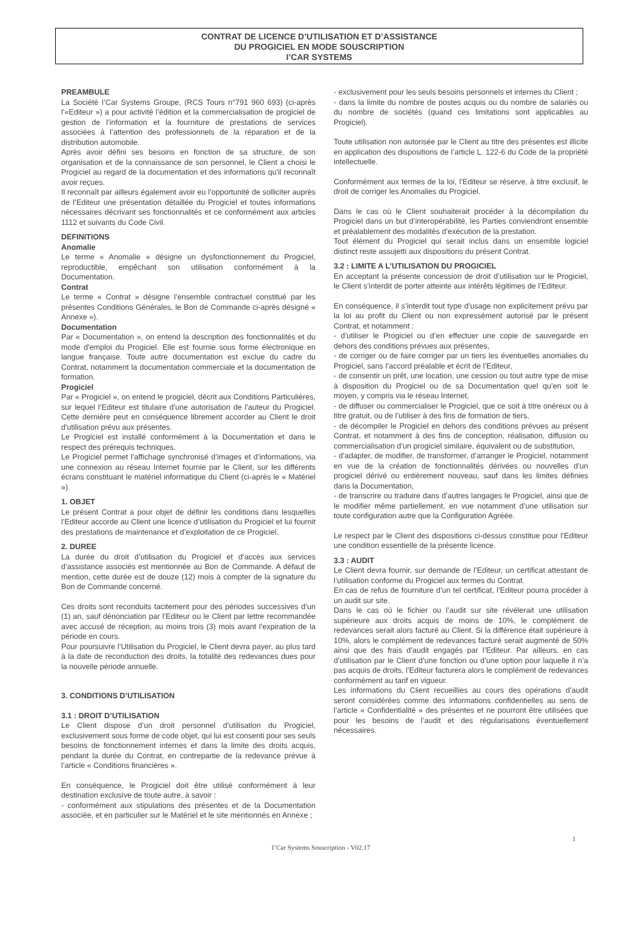CONTRAT DE LICENCE D’UTILISATION ET D’ASSISTANCE
DU PROGICIEL EN MODE SOUSCRIPTION
I’CAR SYSTEMS
PREAMBULE
La Société I’Car Systems Groupe, (RCS Tours n°791 960 693) (ci-après l’«Editeur ») a pour activité l’édition et la commercialisation de progiciel de gestion de l’information et la fourniture de prestations de services associées à l’attention des professionnels de la réparation et de la distribution automobile.
Après avoir défini ses besoins en fonction de sa structure, de son organisation et de la connaissance de son personnel, le Client a choisi le Progiciel au regard de la documentation et des informations qu'il reconnaît avoir reçues.
Il reconnaît par ailleurs également avoir eu l’opportunité de solliciter auprès de l’Editeur une présentation détaillée du Progiciel et toutes informations nécessaires décrivant ses fonctionnalités et ce conformément aux articles 1112 et suivants du Code Civil.
DEFINITIONS
Anomalie
Le terme « Anomalie » désigne un dysfonctionnement du Progiciel, reproductible, empêchant son utilisation conformément à la Documentation.
Contrat
Le terme « Contrat » désigne l’ensemble contractuel constitué par les présentes Conditions Générales, le Bon de Commande ci-après désigné « Annexe »).
Documentation
Par « Documentation », on entend la description des fonctionnalités et du mode d'emploi du Progiciel. Elle est fournie sous forme électronique en langue française. Toute autre documentation est exclue du cadre du Contrat, notamment la documentation commerciale et la documentation de formation.
Progiciel
Par « Progiciel », on entend le progiciel, décrit aux Conditions Particulières, sur lequel l’Editeur est titulaire d'une autorisation de l'auteur du Progiciel. Cette dernière peut en conséquence librement accorder au Client le droit d'utilisation prévu aux présentes.
Le Progiciel est installé conformément à la Documentation et dans le respect des prérequis techniques.
Le Progiciel permet l’affichage synchronisé d’images et d’informations, via une connexion au réseau Internet fournie par le Client, sur les différents écrans constituant le matériel informatique du Client (ci-après le « Matériel »).
1. OBJET
Le présent Contrat a pour objet de définir les conditions dans lesquelles l’Editeur accorde au Client une licence d’utilisation du Progiciel et lui fournit des prestations de maintenance et d’exploitation de ce Progiciel.
2. DUREE
La durée du droit d’utilisation du Progiciel et d’accès aux services d’assistance associés est mentionnée au Bon de Commande. A défaut de mention, cette durée est de douze (12) mois à compter de la signature du Bon de Commande concerné.
Ces droits sont reconduits tacitement pour des périodes successives d’un (1) an, sauf dénonciation par l’Editeur ou le Client par lettre recommandée avec accusé de réception, au moins trois (3) mois avant l’expiration de la période en cours.
Pour poursuivre l’Utilisation du Progiciel, le Client devra payer, au plus tard à la date de reconduction des droits, la totalité des redevances dues pour la nouvelle période annuelle.
3. CONDITIONS D’UTILISATION
3.1 : DROIT D’UTILISATION
Le Client dispose d’un droit personnel d’utilisation du Progiciel, exclusivement sous forme de code objet, qui lui est consenti pour ses seuls besoins de fonctionnement internes et dans la limite des droits acquis, pendant la durée du Contrat, en contrepartie de la redevance prévue à l’article « Conditions financières ».
En conséquence, le Progiciel doit être utilisé conformément à leur destination exclusive de toute autre, à savoir :
- conformément aux stipulations des présentes et de la Documentation associée, et en particulier sur le Matériel et le site mentionnés en Annexe ;
- exclusivement pour les seuls besoins personnels et internes du Client ;
- dans la limite du nombre de postes acquis ou du nombre de salariés ou du nombre de sociétés (quand ces limitations sont applicables au Progiciel).
Toute utilisation non autorisée par le Client au titre des présentes est illicite en application des dispositions de l’article L. 122-6 du Code de la propriété intellectuelle.
Conformément aux termes de la loi, l’Editeur se réserve, à titre exclusif, le droit de corriger les Anomalies du Progiciel.
Dans le cas où le Client souhaiterait procéder à la décompilation du Progiciel dans un but d’interopérabilité, les Parties conviendront ensemble et préalablement des modalités d’exécution de la prestation.
Tout élément du Progiciel qui serait inclus dans un ensemble logiciel distinct reste assujetti aux dispositions du présent Contrat.
3.2 : LIMITE A L’UTILISATION DU PROGICIEL
En acceptant la présente concession de droit d’utilisation sur le Progiciel, le Client s’interdit de porter atteinte aux intérêts légitimes de l’Editeur.
En conséquence, il s’interdit tout type d’usage non explicitement prévu par la loi au profit du Client ou non expressément autorisé par le présent Contrat, et notamment :
- d’utiliser le Progiciel ou d’en effectuer une copie de sauvegarde en dehors des conditions prévues aux présentes,
- de corriger ou de faire corriger par un tiers les éventuelles anomalies du Progiciel, sans l’accord préalable et écrit de l’Editeur,
- de consentir un prêt, une location, une cession ou tout autre type de mise à disposition du Progiciel ou de sa Documentation quel qu’en soit le moyen, y compris via le réseau Internet,
- de diffuser ou commercialiser le Progiciel, que ce soit à titre onéreux ou à titre gratuit, ou de l’utiliser à des fins de formation de tiers,
- de décompiler le Progiciel en dehors des conditions prévues au présent Contrat, et notamment à des fins de conception, réalisation, diffusion ou commercialisation d’un progiciel similaire, équivalent ou de substitution,
- d’adapter, de modifier, de transformer, d’arranger le Progiciel, notamment en vue de la création de fonctionnalités dérivées ou nouvelles d’un progiciel dérivé ou entièrement nouveau, sauf dans les limites définies dans la Documentation,
- de transcrire ou traduire dans d’autres langages le Progiciel, ainsi que de le modifier même partiellement, en vue notamment d’une utilisation sur toute configuration autre que la Configuration Agréée.
Le respect par le Client des dispositions ci-dessus constitue pour l’Editeur une condition essentielle de la présente licence.
3.3 : AUDIT
Le Client devra fournir, sur demande de l’Editeur, un certificat attestant de l’utilisation conforme du Progiciel aux termes du Contrat.
En cas de refus de fourniture d’un tel certificat, l’Editeur pourra procéder à un audit sur site.
Dans le cas où le fichier ou l’audit sur site révélerait une utilisation supérieure aux droits acquis de moins de 10%, le complément de redevances serait alors facturé au Client. Si la différence était supérieure à 10%, alors le complément de redevances facturé serait augmenté de 50% ainsi que des frais d’audit engagés par l’Editeur. Par ailleurs, en cas d’utilisation par le Client d’une fonction ou d’une option pour laquelle il n’a pas acquis de droits, l’Editeur facturera alors le complément de redevances conformément au tarif en vigueur.
Les informations du Client recueillies au cours des opérations d’audit seront considérées comme des informations confidentielles au sens de l’article « Confidentialité » des présentes et ne pourront être utilisées que pour les besoins de l’audit et des régularisations éventuellement nécessaires.
1
I’Car Systems Souscription - V02.17